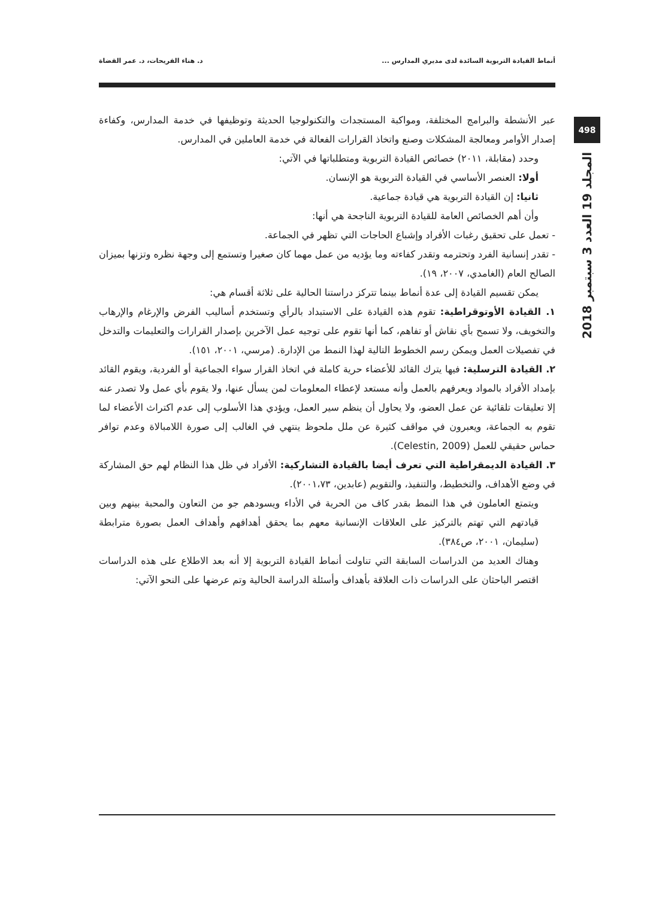أنماط القيادة التربوية السائدة لدى مديري المدارس ... د. هناء الفريحات، د. عمر القضاة
498
المجلد 19 العدد 3 سبتمبر 2018
عبر الأنشطة والبرامج المختلفة، ومواكبة المستجدات والتكنولوجيا الحديثة وتوظيفها في خدمة المدارس، وكفاءة إصدار الأوامر ومعالجة المشكلات وصنع واتخاذ القرارات الفعالة في خدمة العاملين في المدارس.
وحدد (مقابلة، ٢٠١١) خصائص القيادة التربوية ومتطلباتها في الآتي:
أولا: العنصر الأساسي في القيادة التربوية هو الإنسان.
ثانيا: إن القيادة التربوية هي قيادة جماعية.
وأن أهم الخصائص العامة للقيادة التربوية الناجحة هي أنها:
- تعمل على تحقيق رغبات الأفراد وإشباع الحاجات التي تظهر في الجماعة.
- تقدر إنسانية الفرد وتحترمه وتقدر كفاءته وما يؤديه من عمل مهما كان صغيرا وتستمع إلى وجهة نظره وتزنها بميزان الصالح العام (الغامدي، ٢٠٠٧، ١٩).
يمكن تقسيم القيادة إلى عدة أنماط بينما تتركز دراستنا الحالية على ثلاثة أقسام هي:
١. القيادة الأوتوقراطية: تقوم هذه القيادة على الاستبداد بالرأي وتستخدم أساليب الفرض والإرغام والإرهاب والتخويف، ولا تسمح بأي نقاش أو تفاهم، كما أنها تقوم على توجيه عمل الآخرين بإصدار القرارات والتعليمات والتدخل في تفصيلات العمل ويمكن رسم الخطوط التالية لهذا النمط من الإدارة. (مرسي، ٢٠٠١، ١٥١).
٢. القيادة الترسلية: فيها يترك القائد للأعضاء حرية كاملة في اتخاذ القرار سواء الجماعية أو الفردية، ويقوم القائد بإمداد الأفراد بالمواد ويعرفهم بالعمل وأنه مستعد لإعطاء المعلومات لمن يسأل عنها، ولا يقوم بأي عمل ولا تصدر عنه إلا تعليقات تلقائية عن عمل العضو، ولا يحاول أن ينظم سير العمل، ويؤدي هذا الأسلوب إلى عدم اكتراث الأعضاء لما تقوم به الجماعة، ويعبرون في مواقف كثيرة عن ملل ملحوظ ينتهي في الغالب إلى صورة اللامبالاة وعدم توافر حماس حقيقي للعمل (Celestin, 2009).
٣. القيادة الديمقراطية التي تعرف أيضا بالقيادة التشاركية: الأفراد في ظل هذا النظام لهم حق المشاركة في وضع الأهداف، والتخطيط، والتنفيذ، والتقويم (عابدين، ٢٠٠١،٧٣).
ويتمتع العاملون في هذا النمط بقدر كاف من الحرية في الأداء ويسودهم جو من التعاون والمحبة بينهم وبين قيادتهم التي تهتم بالتركيز على العلاقات الإنسانية معهم بما يحقق أهدافهم وأهداف العمل بصورة مترابطة (سليمان، ٢٠٠١، ص٣٨٤).
وهناك العديد من الدراسات السابقة التي تناولت أنماط القيادة التربوية إلا أنه بعد الاطلاع على هذه الدراسات اقتصر الباحثان على الدراسات ذات العلاقة بأهداف وأسئلة الدراسة الحالية وتم عرضها على النحو الآتي: